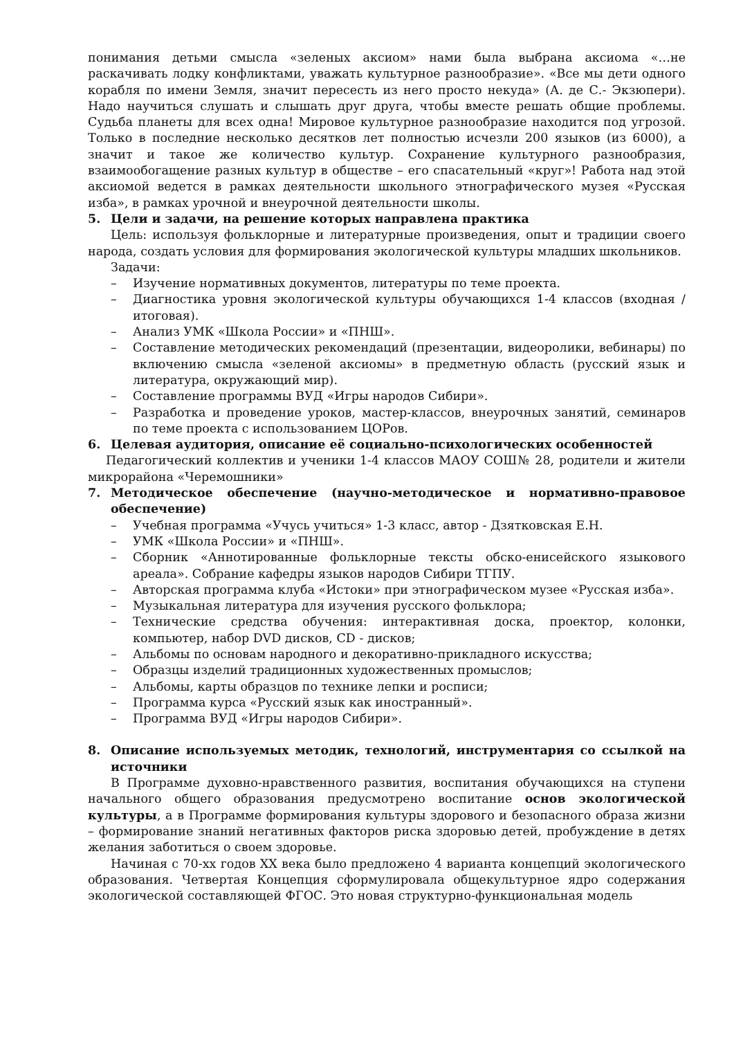понимания детьми смысла «зеленых аксиом» нами была выбрана аксиома «…не раскачивать лодку конфликтами, уважать культурное разнообразие». «Все мы дети одного корабля по имени Земля, значит пересесть из него просто некуда» (А. де С.- Экзюпери). Надо научиться слушать и слышать друг друга, чтобы вместе решать общие проблемы. Судьба планеты для всех одна! Мировое культурное разнообразие находится под угрозой. Только в последние несколько десятков лет полностью исчезли 200 языков (из 6000), а значит и такое же количество культур. Сохранение культурного разнообразия, взаимообогащение разных культур в обществе – его спасательный «круг»! Работа над этой аксиомой ведется в рамках деятельности школьного этнографического музея «Русская изба», в рамках урочной и внеурочной деятельности школы.
5. Цели и задачи, на решение которых направлена практика
Цель: используя фольклорные и литературные произведения, опыт и традиции своего народа, создать условия для формирования экологической культуры младших школьников.
Задачи:
– Изучение нормативных документов, литературы по теме проекта.
– Диагностика уровня экологической культуры обучающихся 1-4 классов (входная /итоговая).
– Анализ УМК «Школа России» и «ПНШ».
– Составление методических рекомендаций (презентации, видеоролики, вебинары) по включению смысла «зеленой аксиомы» в предметную область (русский язык и литература, окружающий мир).
– Составление программы ВУД «Игры народов Сибири».
– Разработка и проведение уроков, мастер-классов, внеурочных занятий, семинаров по теме проекта с использованием ЦОРов.
6. Целевая аудитория, описание её социально-психологических особенностей
Педагогический коллектив и ученики 1-4 классов МАОУ СОШ№ 28, родители и жители микрорайона «Черемошники»
7. Методическое обеспечение (научно-методическое и нормативно-правовое обеспечение)
– Учебная программа «Учусь учиться» 1-3 класс, автор - Дзятковская Е.Н.
– УМК «Школа России» и «ПНШ».
– Сборник «Аннотированные фольклорные тексты обско-енисейского языкового ареала». Собрание кафедры языков народов Сибири ТГПУ.
– Авторская программа клуба «Истоки» при этнографическом музее «Русская изба».
– Музыкальная литература для изучения русского фольклора;
– Технические средства обучения: интерактивная доска, проектор, колонки, компьютер, набор DVD дисков, CD - дисков;
– Альбомы по основам народного и декоративно-прикладного искусства;
– Образцы изделий традиционных художественных промыслов;
– Альбомы, карты образцов по технике лепки и росписи;
– Программа курса «Русский язык как иностранный».
– Программа ВУД «Игры народов Сибири».
8. Описание используемых методик, технологий, инструментария со ссылкой на источники
В Программе духовно-нравственного развития, воспитания обучающихся на ступени начального общего образования предусмотрено воспитание основ экологической культуры, а в Программе формирования культуры здорового и безопасного образа жизни – формирование знаний негативных факторов риска здоровью детей, пробуждение в детях желания заботиться о своем здоровье.
Начиная с 70-хх годов XX века было предложено 4 варианта концепций экологического образования. Четвертая Концепция сформулировала общекультурное ядро содержания экологической составляющей ФГОС. Это новая структурно-функциональная модель